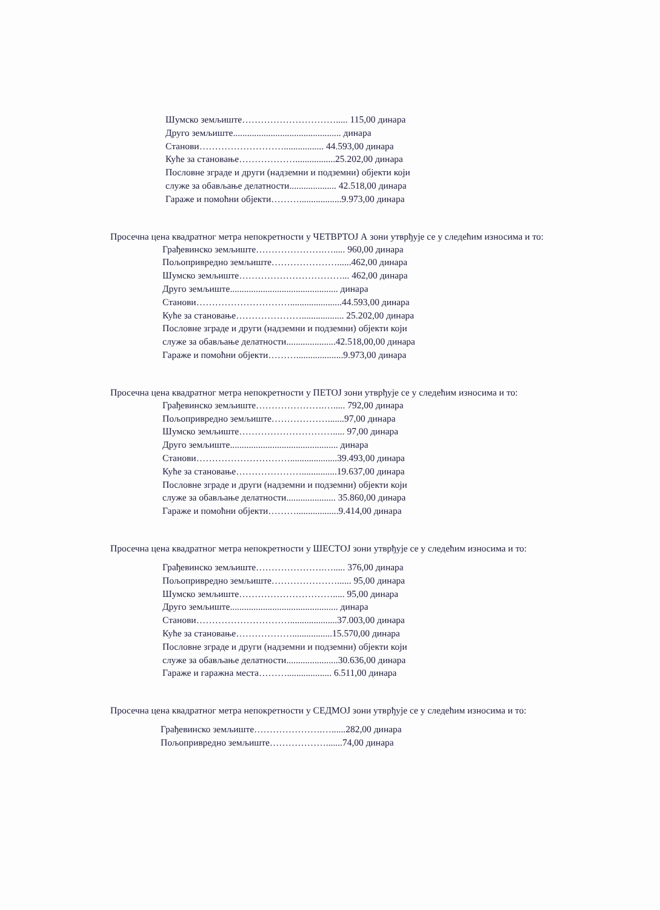Шумско земљиште…………………………..... 115,00 динара
Друго земљиште.............................................. динара
Станови………………………................. 44.593,00 динара
Куће за становање……………….................25.202,00 динара
Пословне зграде и други (надземни и подземни) објекти који
служе за обављање делатности.................... 42.518,00 динара
Гараже и помоћни објекти………..................9.973,00 динара
Просечна цена квадратног метра непокретности у ЧЕТВРТОЈ А зони утврђује се у следећим износима и то:
Грађевинско земљиште………………….…..... 960,00 динара
Пољопривредно земљиште…………………......462,00 динара
Шумско земљиште……………………………... 462,00 динара
Друго земљиште.............................................. динара
Станови…………………………......................44.593,00 динара
Куће за становање………………….................. 25.202,00 динара
Пословне зграде и други (надземни и подземни) објекти који
служе за обављање делатности.....................42.518,00,00 динара
Гараже и помоћни објекти………....................9.973,00 динара
Просечна цена квадратног метра непокретности у ПЕТОЈ зони утврђује се у следећим износима и то:
Грађевинско земљиште………………….…..... 792,00 динара
Пољопривредно земљиште……………….......97,00 динара
Шумско земљиште…………………………..... 97,00 динара
Друго земљиште.............................................. динара
Станови…………………………....................39.493,00 динара
Куће за становање…………………...............19.637,00 динара
Пословне зграде и други (надземни и подземни) објекти који
служе за обављање делатности..................... 35.860,00 динара
Гараже и помоћни објекти………..................9.414,00 динара
Просечна цена квадратног метра непокретности у ШЕСТОЈ зони утврђује се у следећим износима и то:
Грађевинско земљиште………………….…..... 376,00 динара
Пољопривредно земљиште…………………...... 95,00 динара
Шумско земљиште…………………………..... 95,00 динара
Друго земљиште.............................................. динара
Станови…………………………....................37.003,00 динара
Куће за становање……………….................15.570,00 динара
Пословне зграде и други (надземни и подземни) објекти који
служе за обављање делатности......................30.636,00 динара
Гараже и гаражна места………................... 6.511,00 динара
Просечна цена квадратног метра непокретности у СЕДМОЈ зони утврђује се у следећим износима и то:
Грађевинско земљиште………………….…......282,00 динара
Пољопривредно земљиште……………….......74,00 динара